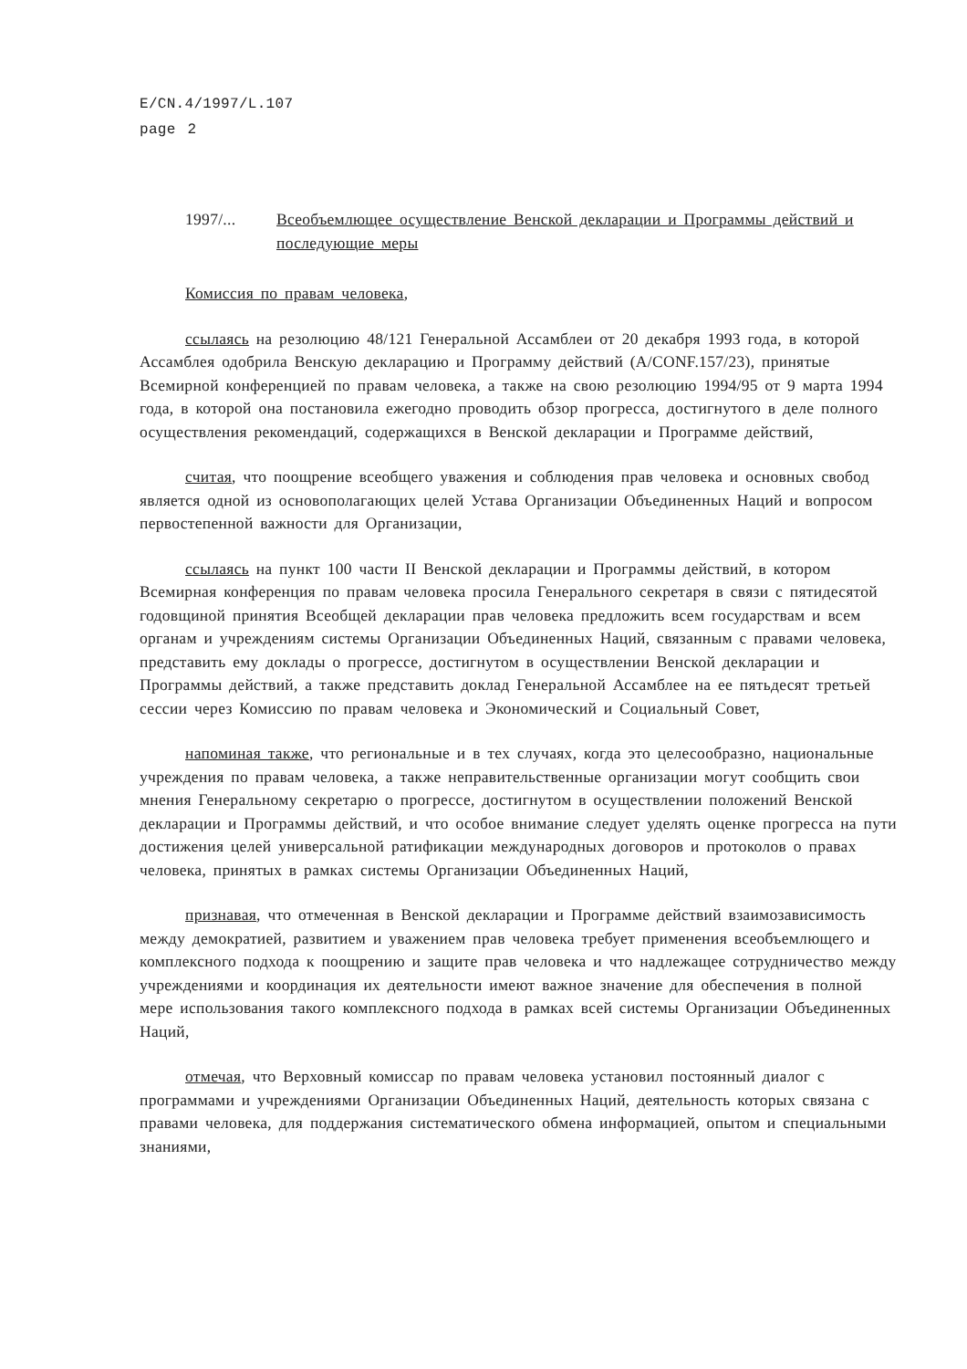E/CN.4/1997/L.107
page 2
1997/... Всеобъемлющее осуществление Венской декларации и Программы действий и последующие меры
Комиссия по правам человека,
ссылаясь на резолюцию 48/121 Генеральной Ассамблеи от 20 декабря 1993 года, в которой Ассамблея одобрила Венскую декларацию и Программу действий (A/CONF.157/23), принятые Всемирной конференцией по правам человека, а также на свою резолюцию 1994/95 от 9 марта 1994 года, в которой она постановила ежегодно проводить обзор прогресса, достигнутого в деле полного осуществления рекомендаций, содержащихся в Венской декларации и Программе действий,
считая, что поощрение всеобщего уважения и соблюдения прав человека и основных свобод является одной из основополагающих целей Устава Организации Объединенных Наций и вопросом первостепенной важности для Организации,
ссылаясь на пункт 100 части II Венской декларации и Программы действий, в котором Всемирная конференция по правам человека просила Генерального секретаря в связи с пятидесятой годовщиной принятия Всеобщей декларации прав человека предложить всем государствам и всем органам и учреждениям системы Организации Объединенных Наций, связанным с правами человека, представить ему доклады о прогрессе, достигнутом в осуществлении Венской декларации и Программы действий, а также представить доклад Генеральной Ассамблее на ее пятьдесят третьей сессии через Комиссию по правам человека и Экономический и Социальный Совет,
напоминая также, что региональные и в тех случаях, когда это целесообразно, национальные учреждения по правам человека, а также неправительственные организации могут сообщить свои мнения Генеральному секретарю о прогрессе, достигнутом в осуществлении положений Венской декларации и Программы действий, и что особое внимание следует уделять оценке прогресса на пути достижения целей универсальной ратификации международных договоров и протоколов о правах человека, принятых в рамках системы Организации Объединенных Наций,
признавая, что отмеченная в Венской декларации и Программе действий взаимозависимость между демократией, развитием и уважением прав человека требует применения всеобъемлющего и комплексного подхода к поощрению и защите прав человека и что надлежащее сотрудничество между учреждениями и координация их деятельности имеют важное значение для обеспечения в полной мере использования такого комплексного подхода в рамках всей системы Организации Объединенных Наций,
отмечая, что Верховный комиссар по правам человека установил постоянный диалог с программами и учреждениями Организации Объединенных Наций, деятельность которых связана с правами человека, для поддержания систематического обмена информацией, опытом и специальными знаниями,